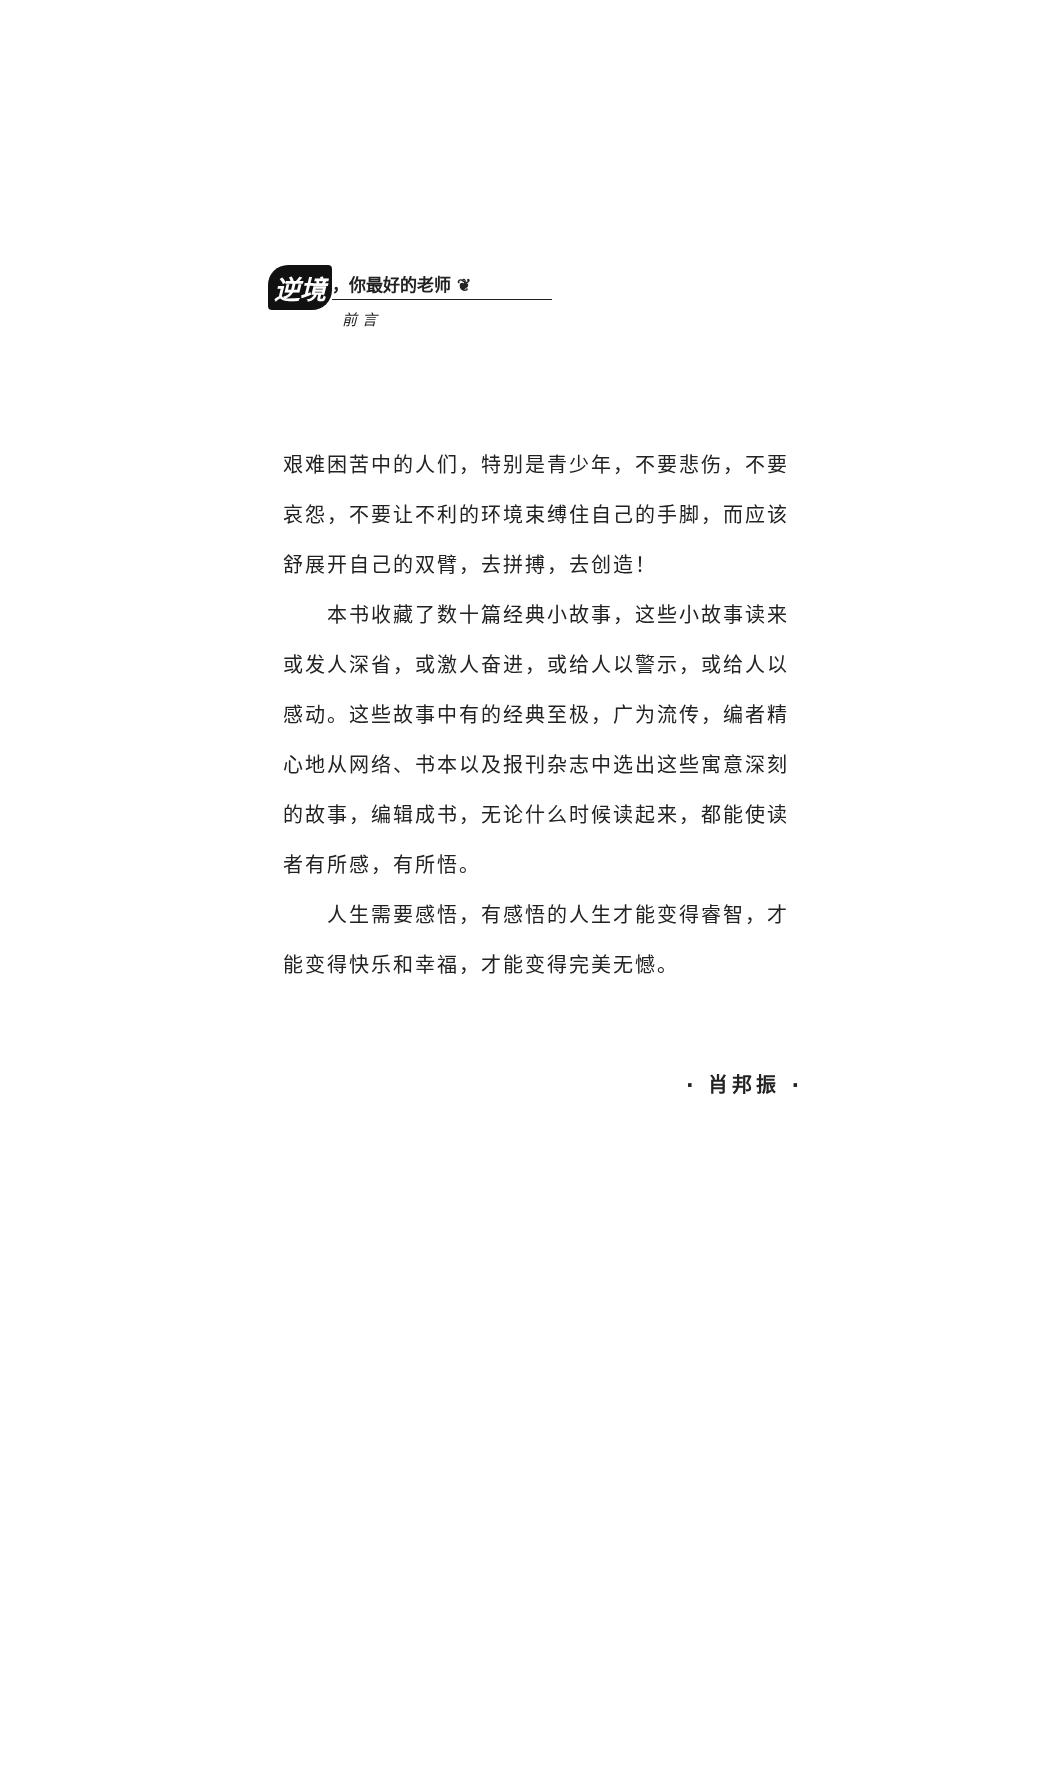逆境
，你最好的老师 ❦
前 言
艰难困苦中的人们，特别是青少年，不要悲伤，不要哀怨，不要让不利的环境束缚住自己的手脚，而应该舒展开自己的双臂，去拼搏，去创造！
本书收藏了数十篇经典小故事，这些小故事读来或发人深省，或激人奋进，或给人以警示，或给人以感动。这些故事中有的经典至极，广为流传，编者精心地从网络、书本以及报刊杂志中选出这些寓意深刻的故事，编辑成书，无论什么时候读起来，都能使读者有所感，有所悟。
人生需要感悟，有感悟的人生才能变得睿智，才能变得快乐和幸福，才能变得完美无憾。
· 肖邦振 ·